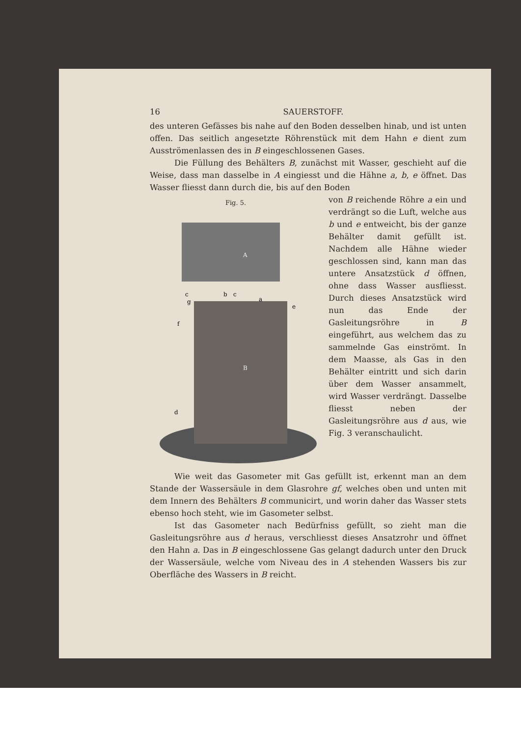16 SAUERSTOFF.
des unteren Gefässes bis nahe auf den Boden desselben hinab, und ist unten offen. Das seitlich angesetzte Röhrenstück mit dem Hahn e dient zum Ausströmenlassen des in B eingeschlossenen Gases.
Die Füllung des Behälters B, zunächst mit Wasser, geschieht auf die Weise, dass man dasselbe in A eingiesst und die Hähne a, b, e öffnet. Das Wasser fliesst dann durch die, bis auf den Boden
Fig. 5.
A
B
c
b
c
a
g
f
e
d
von B reichende Röhre a ein und verdrängt so die Luft, welche aus b und e entweicht, bis der ganze Behälter damit gefüllt ist. Nachdem alle Hähne wieder geschlossen sind, kann man das untere Ansatzstück d öffnen, ohne dass Wasser ausfliesst. Durch dieses Ansatzstück wird nun das Ende der Gasleitungsröhre in B eingeführt, aus welchem das zu sammelnde Gas einströmt. In dem Maasse, als Gas in den Behälter eintritt und sich darin über dem Wasser ansammelt, wird Wasser verdrängt. Dasselbe fliesst neben der Gasleitungsröhre aus d aus, wie Fig. 3 veranschaulicht.
Wie weit das Gasometer mit Gas gefüllt ist, erkennt man an dem Stande der Wassersäule in dem Glasrohre gf, welches oben und unten mit dem Innern des Behälters B communicirt, und worin daher das Wasser stets ebenso hoch steht, wie im Gasometer selbst.
Ist das Gasometer nach Bedürfniss gefüllt, so zieht man die Gasleitungsröhre aus d heraus, verschliesst dieses Ansatzrohr und öffnet den Hahn a. Das in B eingeschlossene Gas gelangt dadurch unter den Druck der Wassersäule, welche vom Niveau des in A stehenden Wassers bis zur Oberfläche des Wassers in B reicht.